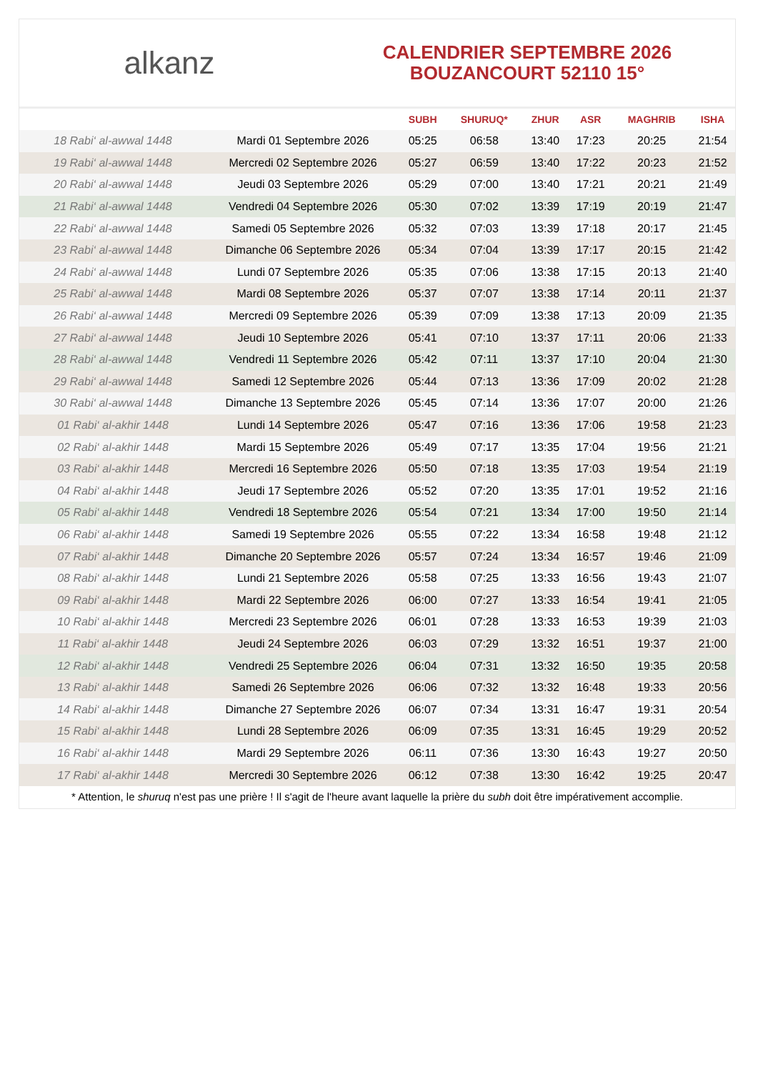alkanz
CALENDRIER SEPTEMBRE 2026
BOUZANCOURT 52110 15°
| | | SUBH | SHURUQ* | ZHUR | ASR | MAGHRIB | ISHA |
| --- | --- | --- | --- | --- | --- | --- | --- |
| 18 Rabi‘ al-awwal 1448 | Mardi 01 Septembre 2026 | 05:25 | 06:58 | 13:40 | 17:23 | 20:25 | 21:54 |
| 19 Rabi‘ al-awwal 1448 | Mercredi 02 Septembre 2026 | 05:27 | 06:59 | 13:40 | 17:22 | 20:23 | 21:52 |
| 20 Rabi‘ al-awwal 1448 | Jeudi 03 Septembre 2026 | 05:29 | 07:00 | 13:40 | 17:21 | 20:21 | 21:49 |
| 21 Rabi‘ al-awwal 1448 | Vendredi 04 Septembre 2026 | 05:30 | 07:02 | 13:39 | 17:19 | 20:19 | 21:47 |
| 22 Rabi‘ al-awwal 1448 | Samedi 05 Septembre 2026 | 05:32 | 07:03 | 13:39 | 17:18 | 20:17 | 21:45 |
| 23 Rabi‘ al-awwal 1448 | Dimanche 06 Septembre 2026 | 05:34 | 07:04 | 13:39 | 17:17 | 20:15 | 21:42 |
| 24 Rabi‘ al-awwal 1448 | Lundi 07 Septembre 2026 | 05:35 | 07:06 | 13:38 | 17:15 | 20:13 | 21:40 |
| 25 Rabi‘ al-awwal 1448 | Mardi 08 Septembre 2026 | 05:37 | 07:07 | 13:38 | 17:14 | 20:11 | 21:37 |
| 26 Rabi‘ al-awwal 1448 | Mercredi 09 Septembre 2026 | 05:39 | 07:09 | 13:38 | 17:13 | 20:09 | 21:35 |
| 27 Rabi‘ al-awwal 1448 | Jeudi 10 Septembre 2026 | 05:41 | 07:10 | 13:37 | 17:11 | 20:06 | 21:33 |
| 28 Rabi‘ al-awwal 1448 | Vendredi 11 Septembre 2026 | 05:42 | 07:11 | 13:37 | 17:10 | 20:04 | 21:30 |
| 29 Rabi‘ al-awwal 1448 | Samedi 12 Septembre 2026 | 05:44 | 07:13 | 13:36 | 17:09 | 20:02 | 21:28 |
| 30 Rabi‘ al-awwal 1448 | Dimanche 13 Septembre 2026 | 05:45 | 07:14 | 13:36 | 17:07 | 20:00 | 21:26 |
| 01 Rabi‘ al-akhir 1448 | Lundi 14 Septembre 2026 | 05:47 | 07:16 | 13:36 | 17:06 | 19:58 | 21:23 |
| 02 Rabi‘ al-akhir 1448 | Mardi 15 Septembre 2026 | 05:49 | 07:17 | 13:35 | 17:04 | 19:56 | 21:21 |
| 03 Rabi‘ al-akhir 1448 | Mercredi 16 Septembre 2026 | 05:50 | 07:18 | 13:35 | 17:03 | 19:54 | 21:19 |
| 04 Rabi‘ al-akhir 1448 | Jeudi 17 Septembre 2026 | 05:52 | 07:20 | 13:35 | 17:01 | 19:52 | 21:16 |
| 05 Rabi‘ al-akhir 1448 | Vendredi 18 Septembre 2026 | 05:54 | 07:21 | 13:34 | 17:00 | 19:50 | 21:14 |
| 06 Rabi‘ al-akhir 1448 | Samedi 19 Septembre 2026 | 05:55 | 07:22 | 13:34 | 16:58 | 19:48 | 21:12 |
| 07 Rabi‘ al-akhir 1448 | Dimanche 20 Septembre 2026 | 05:57 | 07:24 | 13:34 | 16:57 | 19:46 | 21:09 |
| 08 Rabi‘ al-akhir 1448 | Lundi 21 Septembre 2026 | 05:58 | 07:25 | 13:33 | 16:56 | 19:43 | 21:07 |
| 09 Rabi‘ al-akhir 1448 | Mardi 22 Septembre 2026 | 06:00 | 07:27 | 13:33 | 16:54 | 19:41 | 21:05 |
| 10 Rabi‘ al-akhir 1448 | Mercredi 23 Septembre 2026 | 06:01 | 07:28 | 13:33 | 16:53 | 19:39 | 21:03 |
| 11 Rabi‘ al-akhir 1448 | Jeudi 24 Septembre 2026 | 06:03 | 07:29 | 13:32 | 16:51 | 19:37 | 21:00 |
| 12 Rabi‘ al-akhir 1448 | Vendredi 25 Septembre 2026 | 06:04 | 07:31 | 13:32 | 16:50 | 19:35 | 20:58 |
| 13 Rabi‘ al-akhir 1448 | Samedi 26 Septembre 2026 | 06:06 | 07:32 | 13:32 | 16:48 | 19:33 | 20:56 |
| 14 Rabi‘ al-akhir 1448 | Dimanche 27 Septembre 2026 | 06:07 | 07:34 | 13:31 | 16:47 | 19:31 | 20:54 |
| 15 Rabi‘ al-akhir 1448 | Lundi 28 Septembre 2026 | 06:09 | 07:35 | 13:31 | 16:45 | 19:29 | 20:52 |
| 16 Rabi‘ al-akhir 1448 | Mardi 29 Septembre 2026 | 06:11 | 07:36 | 13:30 | 16:43 | 19:27 | 20:50 |
| 17 Rabi‘ al-akhir 1448 | Mercredi 30 Septembre 2026 | 06:12 | 07:38 | 13:30 | 16:42 | 19:25 | 20:47 |
* Attention, le shuruq n'est pas une prière ! Il s'agit de l'heure avant laquelle la prière du subh doit être impérativement accomplie.